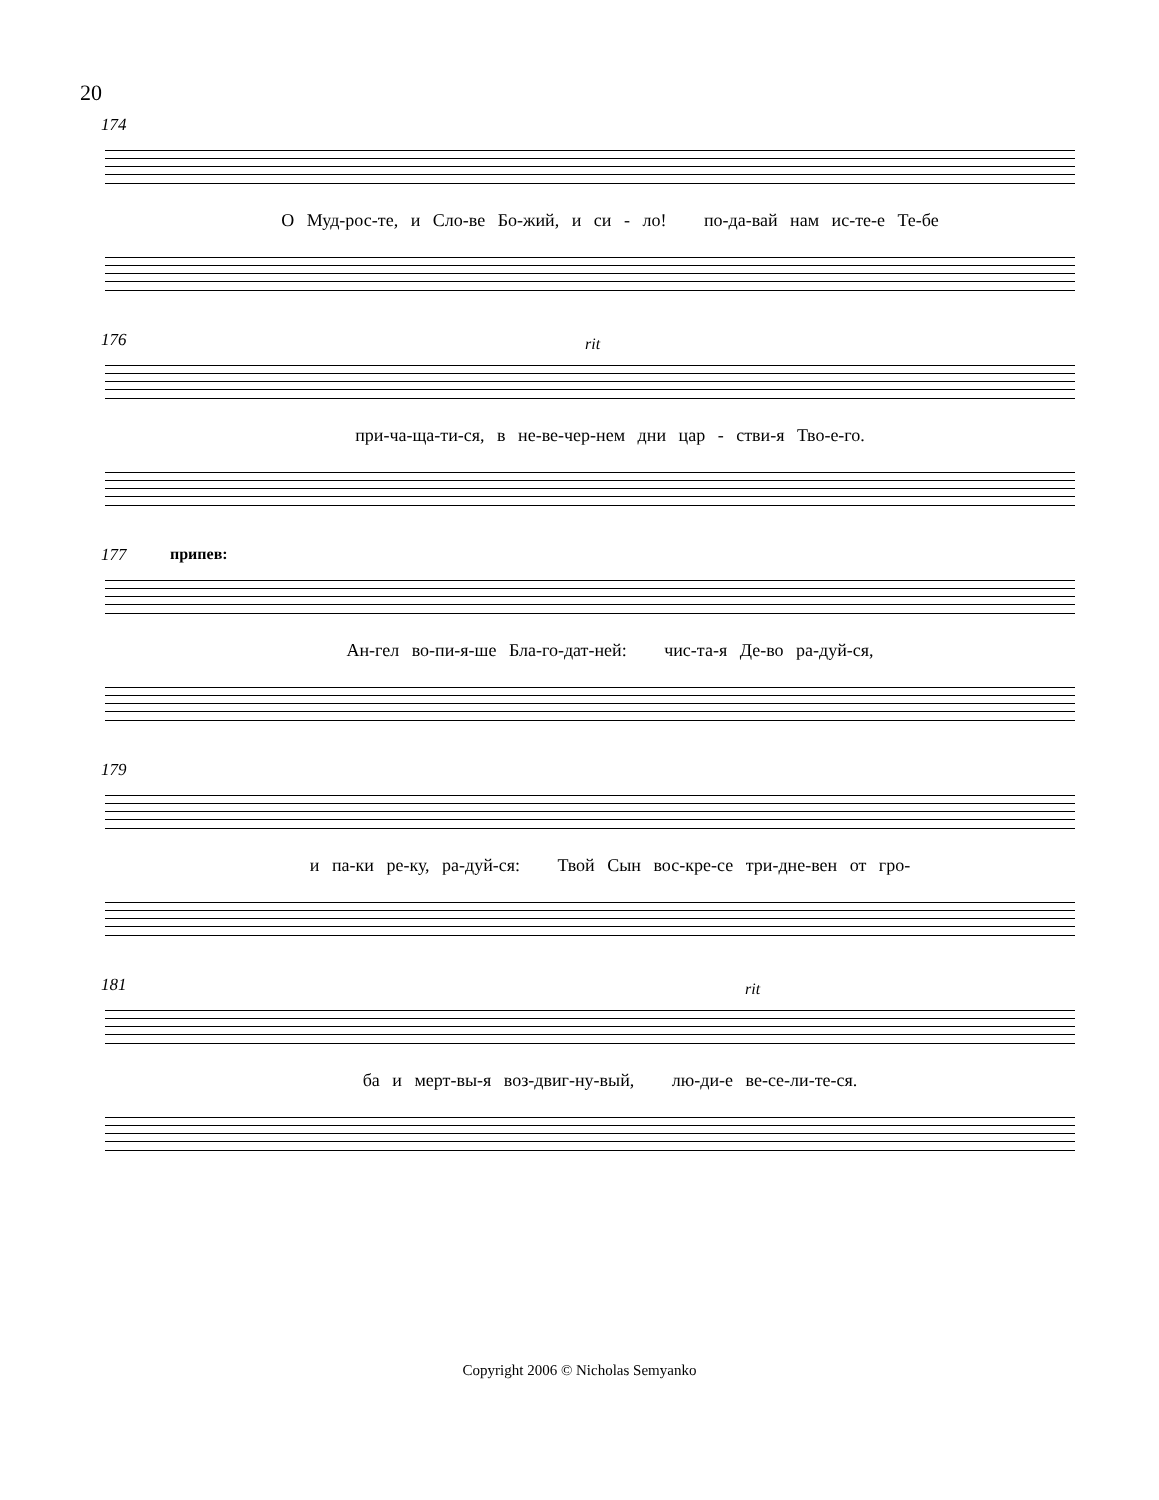20
174
О Муд-рос-те, и Сло-ве Бо-жий, и си - ло! по-да-вай нам ис-те-е Те-бе
176
rit
при-ча-ща-ти-ся, в не-ве-чер-нем дни цар - стви-я Тво-е-го.
177
припев:
Ан-гел во-пи-я-ше Бла-го-дат-ней: чис-та-я Де-во ра-дуй-ся,
179
и па-ки ре-ку, ра-дуй-ся: Твой Сын вос-кре-се три-дне-вен от гро-
181
rit
ба и мерт-вы-я воз-двиг-ну-вый, лю-ди-е ве-се-ли-те-ся.
Copyright 2006 © Nicholas Semyanko